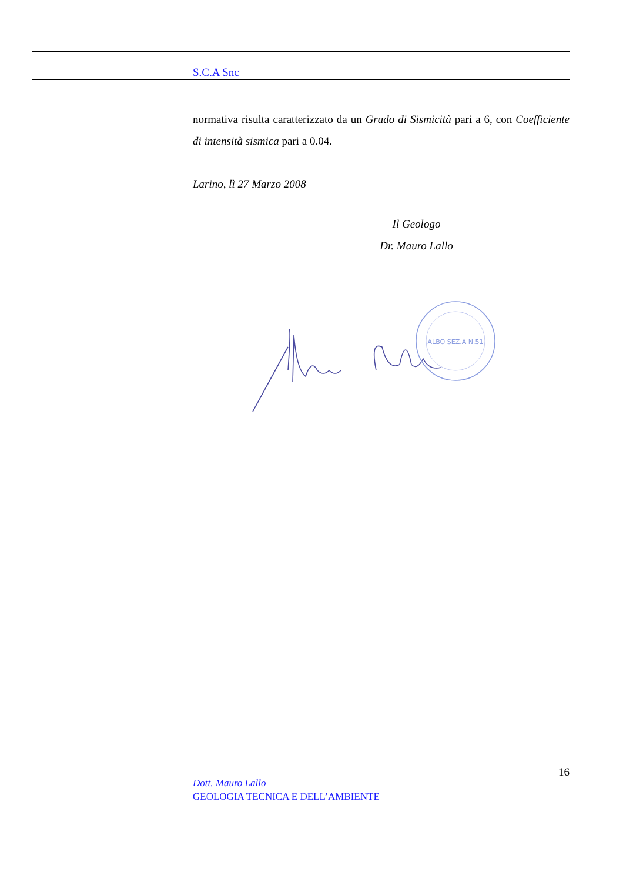S.C.A Snc
normativa risulta caratterizzato da un Grado di Sismicità pari a 6, con Coefficiente di intensità sismica pari a 0.04.
Larino, lì 27 Marzo 2008
Il Geologo
Dr. Mauro Lallo
ALBO SEZ.A N.51
16
Dott. Mauro Lallo
GEOLOGIA TECNICA E DELL’AMBIENTE